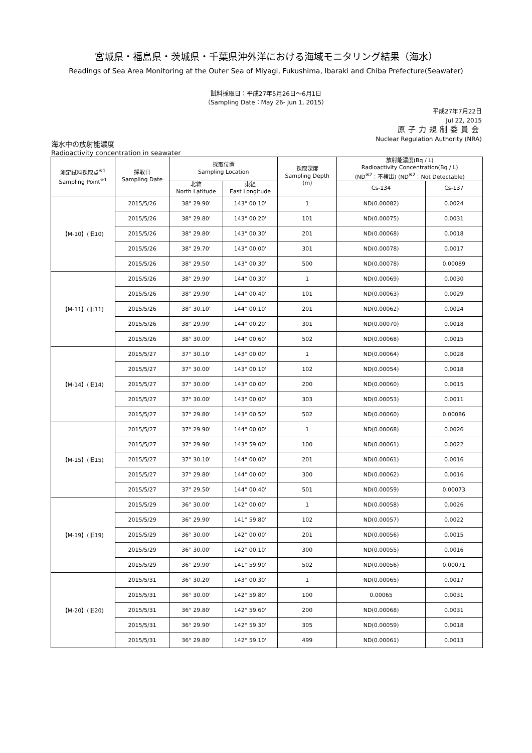宮城県・福島県・茨城県・千葉県沖外洋における海域モニタリング結果（海水）
Readings of Sea Area Monitoring at the Outer Sea of Miyagi, Fukushima, Ibaraki and Chiba Prefecture(Seawater)
試料採取日：平成27年5月26日～6月1日
（Sampling Date：May 26- Jun 1, 2015）
平成27年7月22日
Jul 22, 2015
原子力規制委員会
Nuclear Regulation Authority (NRA)
海水中の放射能濃度
Radioactivity concentration in seawater
| 測定試料採取点<sup>※1</sup> Sampling Point<sup>※1</sup> | 採取日 Sampling Date | 採取位置 Sampling Location | | 採取深度 Sampling Depth (m) | 放射能濃度(Bq / L) Radioactivity Concentration(Bq / L) (ND<sup>※2</sup>：不検出) (ND<sup>※2</sup>：Not Detectable) | |
| --- | --- | --- | --- | --- | --- | --- |
| | | 北緯 North Latitude | 東経 East Longitude | | Cs-134 | Cs-137 |
| 【M-10】(旧10) | 2015/5/26 | 38° 29.90' | 143° 00.10' | 1 | ND(0.00082) | 0.0024 |
| | 2015/5/26 | 38° 29.80' | 143° 00.20' | 101 | ND(0.00075) | 0.0031 |
| | 2015/5/26 | 38° 29.80' | 143° 00.30' | 201 | ND(0.00068) | 0.0018 |
| | 2015/5/26 | 38° 29.70' | 143° 00.00' | 301 | ND(0.00078) | 0.0017 |
| | 2015/5/26 | 38° 29.50' | 143° 00.30' | 500 | ND(0.00078) | 0.00089 |
| 【M-11】(旧11) | 2015/5/26 | 38° 29.90' | 144° 00.30' | 1 | ND(0.00069) | 0.0030 |
| | 2015/5/26 | 38° 29.90' | 144° 00.40' | 101 | ND(0.00063) | 0.0029 |
| | 2015/5/26 | 38° 30.10' | 144° 00.10' | 201 | ND(0.00062) | 0.0024 |
| | 2015/5/26 | 38° 29.90' | 144° 00.20' | 301 | ND(0.00070) | 0.0018 |
| | 2015/5/26 | 38° 30.00' | 144° 00.60' | 502 | ND(0.00068) | 0.0015 |
| 【M-14】(旧14) | 2015/5/27 | 37° 30.10' | 143° 00.00' | 1 | ND(0.00064) | 0.0028 |
| | 2015/5/27 | 37° 30.00' | 143° 00.10' | 102 | ND(0.00054) | 0.0018 |
| | 2015/5/27 | 37° 30.00' | 143° 00.00' | 200 | ND(0.00060) | 0.0015 |
| | 2015/5/27 | 37° 30.00' | 143° 00.00' | 303 | ND(0.00053) | 0.0011 |
| | 2015/5/27 | 37° 29.80' | 143° 00.50' | 502 | ND(0.00060) | 0.00086 |
| 【M-15】(旧15) | 2015/5/27 | 37° 29.90' | 144° 00.00' | 1 | ND(0.00068) | 0.0026 |
| | 2015/5/27 | 37° 29.90' | 143° 59.00' | 100 | ND(0.00061) | 0.0022 |
| | 2015/5/27 | 37° 30.10' | 144° 00.00' | 201 | ND(0.00061) | 0.0016 |
| | 2015/5/27 | 37° 29.80' | 144° 00.00' | 300 | ND(0.00062) | 0.0016 |
| | 2015/5/27 | 37° 29.50' | 144° 00.40' | 501 | ND(0.00059) | 0.00073 |
| 【M-19】(旧19) | 2015/5/29 | 36° 30.00' | 142° 00.00' | 1 | ND(0.00058) | 0.0026 |
| | 2015/5/29 | 36° 29.90' | 141° 59.80' | 102 | ND(0.00057) | 0.0022 |
| | 2015/5/29 | 36° 30.00' | 142° 00.00' | 201 | ND(0.00056) | 0.0015 |
| | 2015/5/29 | 36° 30.00' | 142° 00.10' | 300 | ND(0.00055) | 0.0016 |
| | 2015/5/29 | 36° 29.90' | 141° 59.90' | 502 | ND(0.00056) | 0.00071 |
| 【M-20】(旧20) | 2015/5/31 | 36° 30.20' | 143° 00.30' | 1 | ND(0.00065) | 0.0017 |
| | 2015/5/31 | 36° 30.00' | 142° 59.80' | 100 | 0.00065 | 0.0031 |
| | 2015/5/31 | 36° 29.80' | 142° 59.60' | 200 | ND(0.00068) | 0.0031 |
| | 2015/5/31 | 36° 29.90' | 142° 59.30' | 305 | ND(0.00059) | 0.0018 |
| | 2015/5/31 | 36° 29.80' | 142° 59.10' | 499 | ND(0.00061) | 0.0013 |